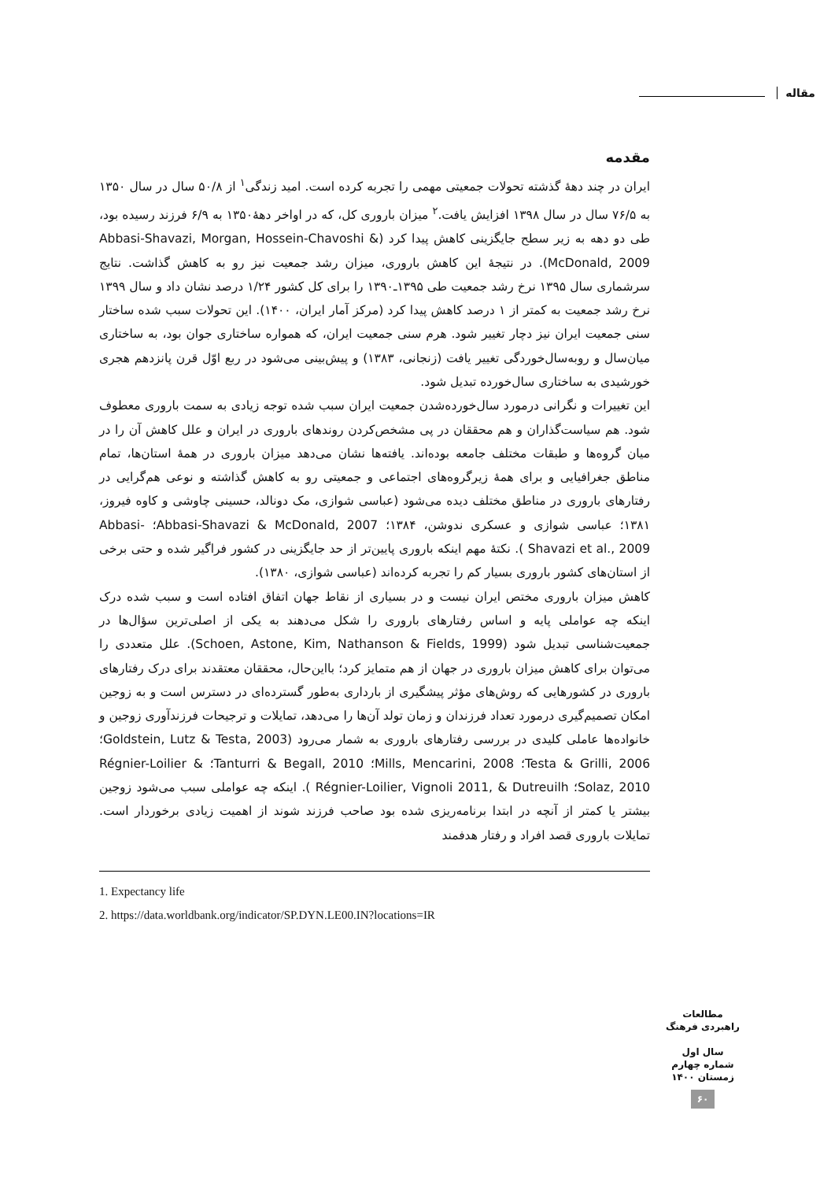مقاله
مقدمه
ایران در چند دهۀ گذشته تحولات جمعیتی مهمی را تجربه کرده است. امید زندگی<sup>۱</sup> از ۵۰/۸ سال در سال ۱۳۵۰ به ۷۶/۵ سال در سال ۱۳۹۸ افزایش یافت.<sup>۲</sup> میزان باروری کل، که در اواخر دهۀ۱۳۵۰ به ۶/۹ فرزند رسیده بود، طی دو دهه به زیر سطح جایگزینی کاهش پیدا کرد (Abbasi-Shavazi, Morgan, Hossein-Chavoshi & McDonald, 2009). در نتیجۀ این کاهش باروری، میزان رشد جمعیت نیز رو به کاهش گذاشت. نتایج سرشماری سال ۱۳۹۵ نرخ رشد جمعیت طی ۱۳۹۵ـ۱۳۹۰ را برای کل کشور ۱/۲۴ درصد نشان داد و سال ۱۳۹۹ نرخ رشد جمعیت به کمتر از ۱ درصد کاهش پیدا کرد (مرکز آمار ایران، ۱۴۰۰). این تحولات سبب شده ساختار سنی جمعیت ایران نیز دچار تغییر شود. هرم سنی جمعیت ایران، که همواره ساختاری جوان بود، به ساختاری میان‌سال و روبه‌سال‌خوردگی تغییر یافت (زنجانی، ۱۳۸۳) و پیش‌بینی می‌شود در ربع اوّل قرن پانزدهم هجری خورشیدی به ساختاری سال‌خورده تبدیل شود.
این تغییرات و نگرانی درمورد سال‌خورده‌شدن جمعیت ایران سبب شده توجه زیادی به سمت باروری معطوف شود. هم سیاست‌گذاران و هم محققان در پی مشخص‌کردن روندهای باروری در ایران و علل کاهش آن را در میان گروه‌ها و طبقات مختلف جامعه بوده‌اند. یافته‌ها نشان می‌دهد میزان باروری در همۀ استان‌ها، تمام مناطق جغرافیایی و برای همۀ زیرگروه‌های اجتماعی و جمعیتی رو به کاهش گذاشته و نوعی هم‌گرایی در رفتارهای باروری در مناطق مختلف دیده می‌شود (عباسی شوازی، مک دونالد، حسینی چاوشی و کاوه فیروز، ۱۳۸۱؛ عباسی شوازی و عسکری ندوشن، ۱۳۸۴؛ Abbasi-Shavazi & McDonald, 2007؛ Abbasi-Shavazi et al., 2009 ). نکتۀ مهم اینکه باروری پایین‌تر از حد جایگزینی در کشور فراگیر شده و حتی برخی از استان‌های کشور باروری بسیار کم را تجربه کرده‌اند (عباسی شوازی، ۱۳۸۰).
کاهش میزان باروری مختص ایران نیست و در بسیاری از نقاط جهان اتفاق افتاده است و سبب شده درک اینکه چه عواملی پایه و اساس رفتارهای باروری را شکل می‌دهند به یکی از اصلی‌ترین سؤال‌ها در جمعیت‌شناسی تبدیل شود (Schoen, Astone, Kim, Nathanson & Fields, 1999). علل متعددی را می‌توان برای کاهش میزان باروری در جهان از هم متمایز کرد؛ بااین‌حال، محققان معتقدند برای درک رفتارهای باروری در کشورهایی که روش‌های مؤثر پیشگیری از بارداری به‌طور گسترده‌ای در دسترس است و به زوجین امکان تصمیم‌گیری درمورد تعداد فرزندان و زمان تولد آن‌ها را می‌دهد، تمایلات و ترجیحات فرزندآوری زوجین و خانواده‌ها عاملی کلیدی در بررسی رفتارهای باروری به شمار می‌رود (Goldstein, Lutz & Testa, 2003؛ Testa & Grilli, 2006؛ Mills, Mencarini, 2008؛ Tanturri & Begall, 2010؛ Régnier-Loilier & Solaz, 2010؛ Régnier-Loilier, Vignoli 2011, & Dutreuilh ). اینکه چه عواملی سبب می‌شود زوجین بیشتر یا کمتر از آنچه در ابتدا برنامه‌ریزی شده بود صاحب فرزند شوند از اهمیت زیادی برخوردار است. تمایلات باروری قصد افراد و رفتار هدفمند
1. Expectancy life
2. https://data.worldbank.org/indicator/SP.DYN.LE00.IN?locations=IR
مطالعات راهبردی فرهنگ
سال اول
شماره چهارم
زمستان ۱۴۰۰
۶۰